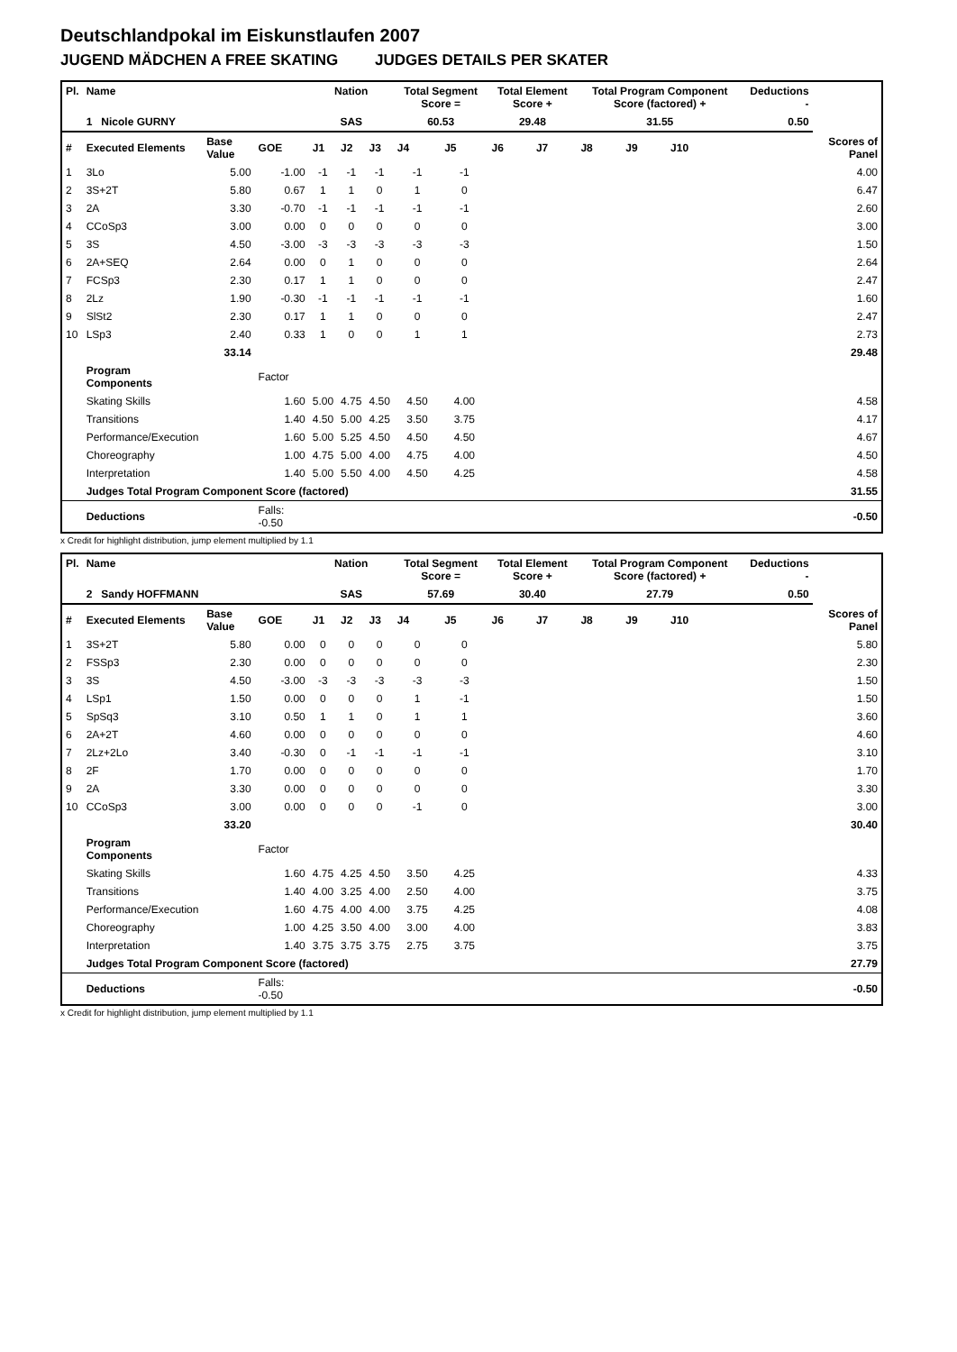Deutschlandpokal im Eiskunstlaufen 2007
JUGEND MÄDCHEN A FREE SKATING JUDGES DETAILS PER SKATER
| Pl. | Name | | | Nation | | | Total Segment Score = | | Total Element Score + | | Total Program Component Score (factored) + | | | | Deductions - | |
| --- | --- | --- | --- | --- | --- | --- | --- | --- | --- | --- | --- | --- | --- | --- | --- | --- |
| | 1 Nicole GURNY | | | SAS | | | 60.53 | | 29.48 | | 31.55 | | | | 0.50 | |
| # | Executed Elements | Base Value | GOE | J1 | J2 | J3 | J4 | J5 | J6 | J7 | J8 | J9 | J10 | | | Scores of Panel |
| 1 | 3Lo | 5.00 | -1.00 | -1 | -1 | -1 | -1 | -1 | | | | | | | | 4.00 |
| 2 | 3S+2T | 5.80 | 0.67 | 1 | 1 | 0 | 1 | 0 | | | | | | | | 6.47 |
| 3 | 2A | 3.30 | -0.70 | -1 | -1 | -1 | -1 | -1 | | | | | | | | 2.60 |
| 4 | CCoSp3 | 3.00 | 0.00 | 0 | 0 | 0 | 0 | 0 | | | | | | | | 3.00 |
| 5 | 3S | 4.50 | -3.00 | -3 | -3 | -3 | -3 | -3 | | | | | | | | 1.50 |
| 6 | 2A+SEQ | 2.64 | 0.00 | 0 | 1 | 0 | 0 | 0 | | | | | | | | 2.64 |
| 7 | FCSp3 | 2.30 | 0.17 | 1 | 1 | 0 | 0 | 0 | | | | | | | | 2.47 |
| 8 | 2Lz | 1.90 | -0.30 | -1 | -1 | -1 | -1 | -1 | | | | | | | | 1.60 |
| 9 | SlSt2 | 2.30 | 0.17 | 1 | 1 | 0 | 0 | 0 | | | | | | | | 2.47 |
| 10 | LSp3 | 2.40 | 0.33 | 1 | 0 | 0 | 1 | 1 | | | | | | | | 2.73 |
| | | 33.14 | | | | | | | | | | | | | | 29.48 |
| | Program Components | | Factor | | | | | | | | | | | | | |
| | Skating Skills | | 1.60 | 5.00 | 4.75 | 4.50 | 4.50 | 4.00 | | | | | | | | 4.58 |
| | Transitions | | 1.40 | 4.50 | 5.00 | 4.25 | 3.50 | 3.75 | | | | | | | | 4.17 |
| | Performance/Execution | | 1.60 | 5.00 | 5.25 | 4.50 | 4.50 | 4.50 | | | | | | | | 4.67 |
| | Choreography | | 1.00 | 4.75 | 5.00 | 4.00 | 4.75 | 4.00 | | | | | | | | 4.50 |
| | Interpretation | | 1.40 | 5.00 | 5.50 | 4.00 | 4.50 | 4.25 | | | | | | | | 4.58 |
| | Judges Total Program Component Score (factored) | | | | | | | | | | | | | | | 31.55 |
| | Deductions | | Falls: -0.50 | | | | | | | | | | | | | -0.50 |
x Credit for highlight distribution, jump element multiplied by 1.1
| Pl. | Name | | | Nation | | | Total Segment Score = | | Total Element Score + | | Total Program Component Score (factored) + | | | | Deductions - | |
| --- | --- | --- | --- | --- | --- | --- | --- | --- | --- | --- | --- | --- | --- | --- | --- | --- |
| | 2 Sandy HOFFMANN | | | SAS | | | 57.69 | | 30.40 | | 27.79 | | | | 0.50 | |
| # | Executed Elements | Base Value | GOE | J1 | J2 | J3 | J4 | J5 | J6 | J7 | J8 | J9 | J10 | | | Scores of Panel |
| 1 | 3S+2T | 5.80 | 0.00 | 0 | 0 | 0 | 0 | 0 | | | | | | | | 5.80 |
| 2 | FSSp3 | 2.30 | 0.00 | 0 | 0 | 0 | 0 | 0 | | | | | | | | 2.30 |
| 3 | 3S | 4.50 | -3.00 | -3 | -3 | -3 | -3 | -3 | | | | | | | | 1.50 |
| 4 | LSp1 | 1.50 | 0.00 | 0 | 0 | 0 | 1 | -1 | | | | | | | | 1.50 |
| 5 | SpSq3 | 3.10 | 0.50 | 1 | 1 | 0 | 1 | 1 | | | | | | | | 3.60 |
| 6 | 2A+2T | 4.60 | 0.00 | 0 | 0 | 0 | 0 | 0 | | | | | | | | 4.60 |
| 7 | 2Lz+2Lo | 3.40 | -0.30 | 0 | -1 | -1 | -1 | -1 | | | | | | | | 3.10 |
| 8 | 2F | 1.70 | 0.00 | 0 | 0 | 0 | 0 | 0 | | | | | | | | 1.70 |
| 9 | 2A | 3.30 | 0.00 | 0 | 0 | 0 | 0 | 0 | | | | | | | | 3.30 |
| 10 | CCoSp3 | 3.00 | 0.00 | 0 | 0 | 0 | -1 | 0 | | | | | | | | 3.00 |
| | | 33.20 | | | | | | | | | | | | | | 30.40 |
| | Program Components | | Factor | | | | | | | | | | | | | |
| | Skating Skills | | 1.60 | 4.75 | 4.25 | 4.50 | 3.50 | 4.25 | | | | | | | | 4.33 |
| | Transitions | | 1.40 | 4.00 | 3.25 | 4.00 | 2.50 | 4.00 | | | | | | | | 3.75 |
| | Performance/Execution | | 1.60 | 4.75 | 4.00 | 4.00 | 3.75 | 4.25 | | | | | | | | 4.08 |
| | Choreography | | 1.00 | 4.25 | 3.50 | 4.00 | 3.00 | 4.00 | | | | | | | | 3.83 |
| | Interpretation | | 1.40 | 3.75 | 3.75 | 3.75 | 2.75 | 3.75 | | | | | | | | 3.75 |
| | Judges Total Program Component Score (factored) | | | | | | | | | | | | | | | 27.79 |
| | Deductions | | Falls: -0.50 | | | | | | | | | | | | | -0.50 |
x Credit for highlight distribution, jump element multiplied by 1.1